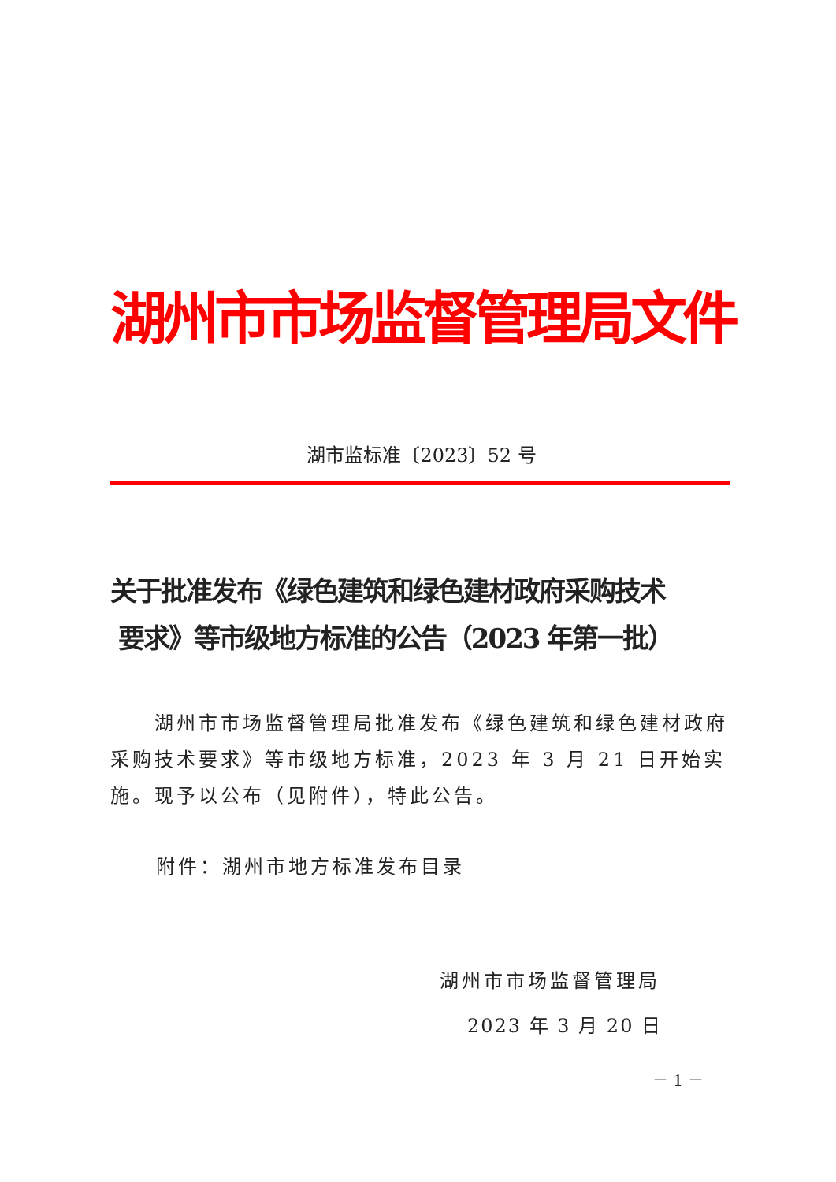湖州市市场监督管理局文件
湖市监标准〔2023〕52 号
关于批准发布《绿色建筑和绿色建材政府采购技术
要求》等市级地方标准的公告（2023 年第一批）
  湖州市市场监督管理局批准发布《绿色建筑和绿色建材政府采购技术要求》等市级地方标准，2023 年 3 月 21 日开始实施。现予以公布（见附件），特此公告。
附件：湖州市地方标准发布目录
湖州市市场监督管理局
2023 年 3 月 20 日
－ 1 －